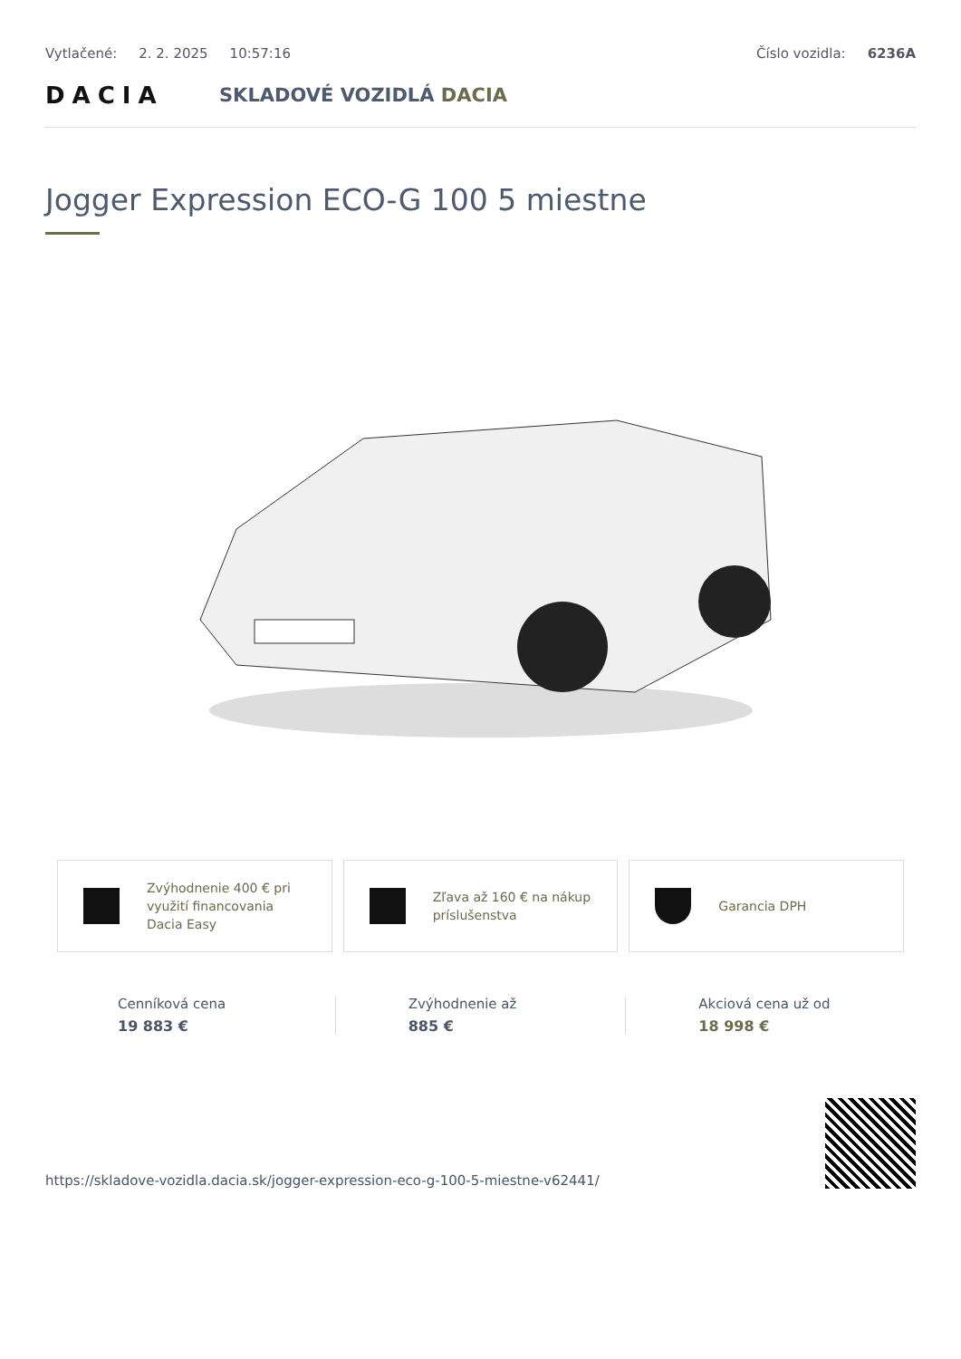Vytlačené: 2. 2. 2025 10:57:16 Číslo vozidla: 6236A
DACIA
SKLADOVÉ VOZIDLÁ DACIA
Jogger Expression ECO-G 100 5 miestne
Zvýhodnenie 400 € pri využití financovania Dacia Easy
Zľava až 160 € na nákup príslušenstva
Garancia DPH
Cenníková cena
19 883 €
Zvýhodnenie až
885 €
Akciová cena už od
18 998 €
https://skladove-vozidla.dacia.sk/jogger-expression-eco-g-100-5-miestne-v62441/